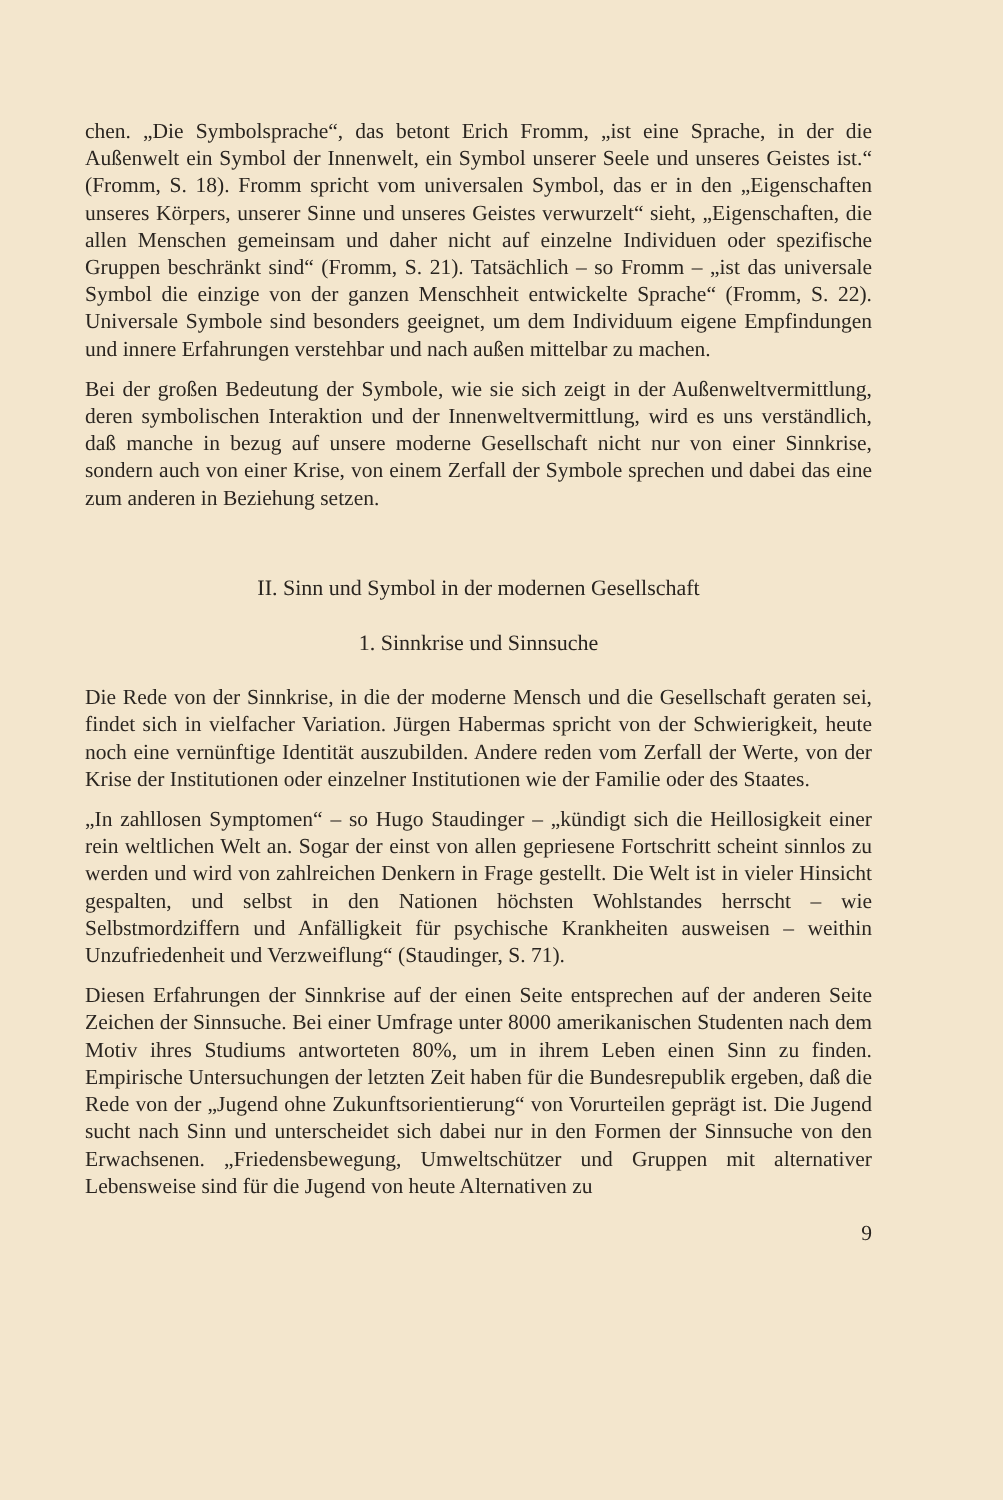chen. „Die Symbolsprache“, das betont Erich Fromm, „ist eine Sprache, in der die Außenwelt ein Symbol der Innenwelt, ein Symbol unserer Seele und unseres Geistes ist.“ (Fromm, S. 18). Fromm spricht vom universalen Symbol, das er in den „Eigenschaften unseres Körpers, unserer Sinne und unseres Geistes verwurzelt“ sieht, „Eigenschaften, die allen Menschen gemeinsam und daher nicht auf einzelne Individuen oder spezifische Gruppen beschränkt sind“ (Fromm, S. 21). Tatsächlich – so Fromm – „ist das universale Symbol die einzige von der ganzen Menschheit entwickelte Sprache“ (Fromm, S. 22). Universale Symbole sind besonders geeignet, um dem Individuum eigene Empfindungen und innere Erfahrungen verstehbar und nach außen mittelbar zu machen.
Bei der großen Bedeutung der Symbole, wie sie sich zeigt in der Außenweltvermittlung, deren symbolischen Interaktion und der Innenweltvermittlung, wird es uns verständlich, daß manche in bezug auf unsere moderne Gesellschaft nicht nur von einer Sinnkrise, sondern auch von einer Krise, von einem Zerfall der Symbole sprechen und dabei das eine zum anderen in Beziehung setzen.
II. Sinn und Symbol in der modernen Gesellschaft
1. Sinnkrise und Sinnsuche
Die Rede von der Sinnkrise, in die der moderne Mensch und die Gesellschaft geraten sei, findet sich in vielfacher Variation. Jürgen Habermas spricht von der Schwierigkeit, heute noch eine vernünftige Identität auszubilden. Andere reden vom Zerfall der Werte, von der Krise der Institutionen oder einzelner Institutionen wie der Familie oder des Staates.
„In zahllosen Symptomen“ – so Hugo Staudinger – „kündigt sich die Heillosigkeit einer rein weltlichen Welt an. Sogar der einst von allen gepriesene Fortschritt scheint sinnlos zu werden und wird von zahlreichen Denkern in Frage gestellt. Die Welt ist in vieler Hinsicht gespalten, und selbst in den Nationen höchsten Wohlstandes herrscht – wie Selbstmordziffern und Anfälligkeit für psychische Krankheiten ausweisen – weithin Unzufriedenheit und Verzweiflung“ (Staudinger, S. 71).
Diesen Erfahrungen der Sinnkrise auf der einen Seite entsprechen auf der anderen Seite Zeichen der Sinnsuche. Bei einer Umfrage unter 8000 amerikanischen Studenten nach dem Motiv ihres Studiums antworteten 80%, um in ihrem Leben einen Sinn zu finden. Empirische Untersuchungen der letzten Zeit haben für die Bundesrepublik ergeben, daß die Rede von der „Jugend ohne Zukunftsorientierung“ von Vorurteilen geprägt ist. Die Jugend sucht nach Sinn und unterscheidet sich dabei nur in den Formen der Sinnsuche von den Erwachsenen. „Friedensbewegung, Umweltschützer und Gruppen mit alternativer Lebensweise sind für die Jugend von heute Alternativen zu
9